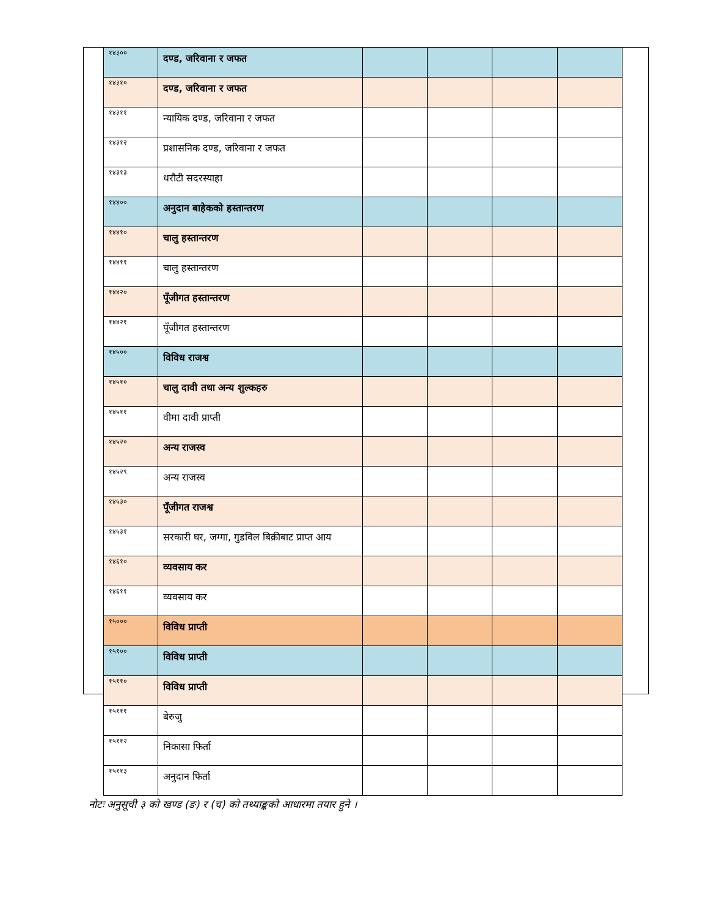| १४३०० | दण्ड, जरिवाना र जफत | | | | |
| १४३१० | दण्ड, जरिवाना र जफत | | | | |
| १४३११ | न्यायिक दण्ड, जरिवाना र जफत | | | | |
| १४३१२ | प्रशासनिक दण्ड, जरिवाना र जफत | | | | |
| १४३१३ | धरौटी सदरस्याहा | | | | |
| १४४०० | अनुदान बाहेकको हस्तान्तरण | | | | |
| १४४१० | चालु हस्तान्तरण | | | | |
| १४४११ | चालु हस्तान्तरण | | | | |
| १४४२० | पूँजीगत हस्तान्तरण | | | | |
| १४४२१ | पूँजीगत हस्तान्तरण | | | | |
| १४५०० | विविध राजश्व | | | | |
| १४५१० | चालु दावी तथा अन्य शुल्कहरु | | | | |
| १४५११ | वीमा दावी प्राप्ती | | | | |
| १४५२० | अन्य राजस्व | | | | |
| १४५२९ | अन्य राजस्व | | | | |
| १४५३० | पूँजीगत राजश्व | | | | |
| १४५३१ | सरकारी घर, जग्गा, गुडविल बिक्रीबाट प्राप्त आय | | | | |
| १४६१० | व्यवसाय कर | | | | |
| १४६११ | व्यवसाय कर | | | | |
| १५००० | विविध प्राप्ती | | | | |
| १५१०० | विविध प्राप्ती | | | | |
| १५११० | विविध प्राप्ती | | | | |
| १५१११ | बेरुजु | | | | |
| १५११२ | निकासा फिर्ता | | | | |
| १५११३ | अनुदान फिर्ता | | | | |
नोटः अनुसूची ३ को खण्ड (ङ) र (च) को तथ्याङ्कको आधारमा तयार हुने ।